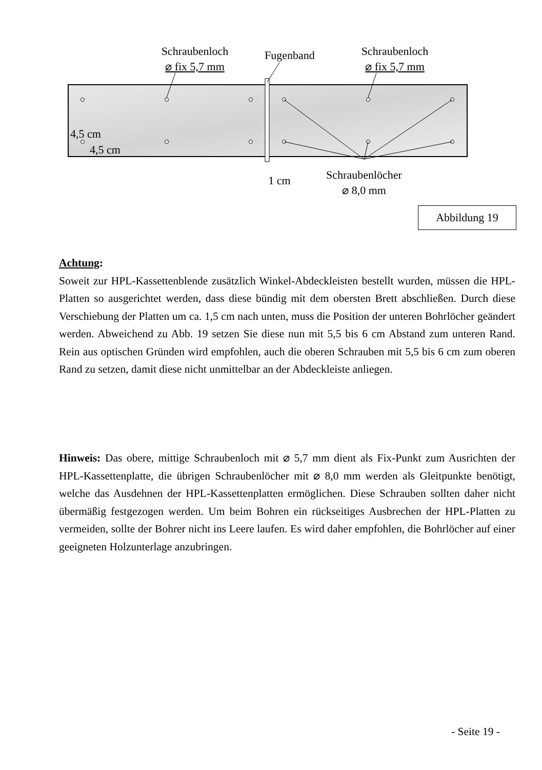Schraubenloch
⌀ fix 5,7 mm
Fugenband
Schraubenloch
⌀ fix 5,7 mm
4,5 cm
4,5 cm
1 cm
Schraubenlöcher
⌀ 8,0 mm
Abbildung 19
Achtung:
Soweit zur HPL-Kassettenblende zusätzlich Winkel-Abdeckleisten bestellt wurden, müssen die HPL-Platten so ausgerichtet werden, dass diese bündig mit dem obersten Brett abschließen. Durch diese Verschiebung der Platten um ca. 1,5 cm nach unten, muss die Position der unteren Bohrlöcher geändert werden. Abweichend zu Abb. 19 setzen Sie diese nun mit 5,5 bis 6 cm Abstand zum unteren Rand. Rein aus optischen Gründen wird empfohlen, auch die oberen Schrauben mit 5,5 bis 6 cm zum oberen Rand zu setzen, damit diese nicht unmittelbar an der Abdeckleiste anliegen.
Hinweis: Das obere, mittige Schraubenloch mit ⌀ 5,7 mm dient als Fix-Punkt zum Ausrichten der HPL-Kassettenplatte, die übrigen Schraubenlöcher mit ⌀ 8,0 mm werden als Gleitpunkte benötigt, welche das Ausdehnen der HPL-Kassettenplatten ermöglichen. Diese Schrauben sollten daher nicht übermäßig festgezogen werden. Um beim Bohren ein rückseitiges Ausbrechen der HPL-Platten zu vermeiden, sollte der Bohrer nicht ins Leere laufen. Es wird daher empfohlen, die Bohrlöcher auf einer geeigneten Holzunterlage anzubringen.
- Seite 19 -